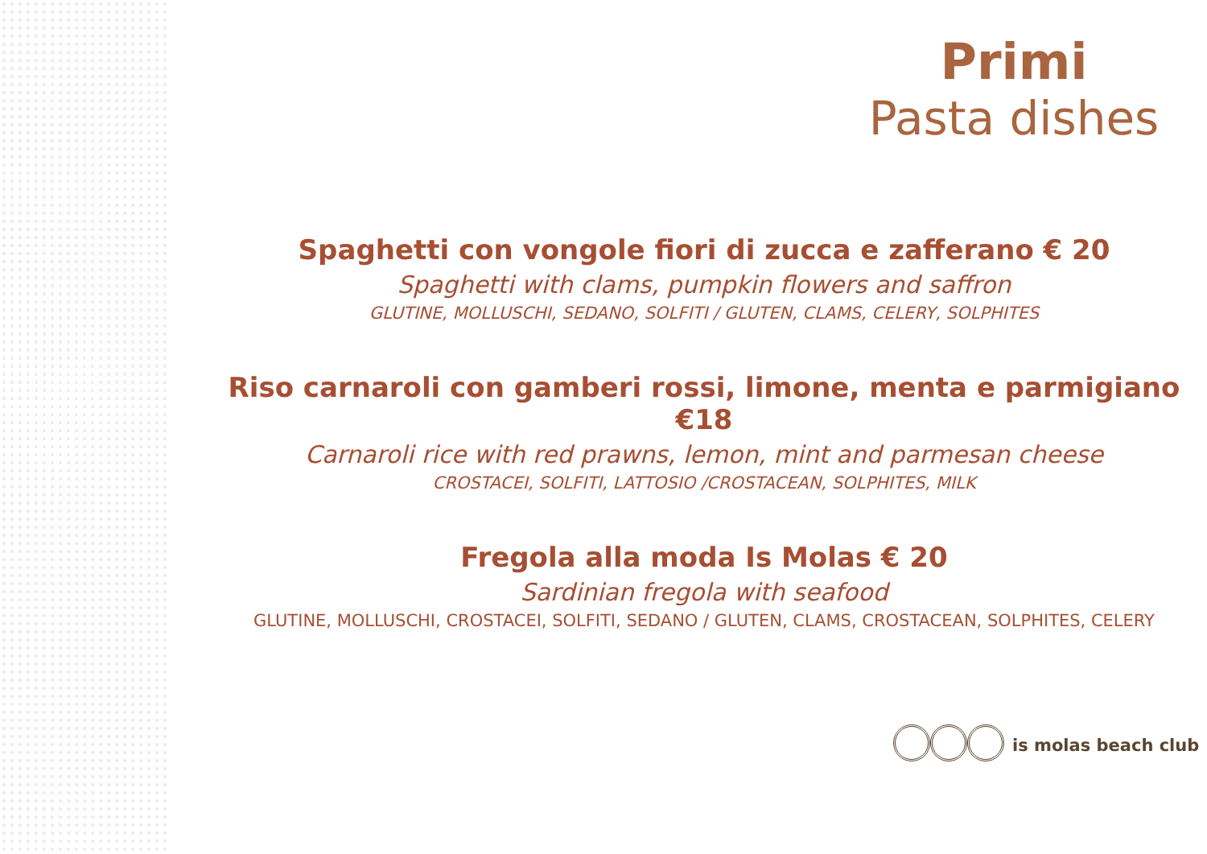Primi
Pasta dishes
Spaghetti con vongole fiori di zucca e zafferano € 20
Spaghetti with clams, pumpkin flowers and saffron
GLUTINE, MOLLUSCHI, SEDANO, SOLFITI / GLUTEN, CLAMS, CELERY, SOLPHITES
Riso carnaroli con gamberi rossi, limone, menta e parmigiano €18
Carnaroli rice with red prawns, lemon, mint and parmesan cheese
CROSTACEI, SOLFITI, LATTOSIO /CROSTACEAN, SOLPHITES, MILK
Fregola alla moda Is Molas € 20
Sardinian fregola with seafood
GLUTINE, MOLLUSCHI, CROSTACEI, SOLFITI, SEDANO / GLUTEN, CLAMS, CROSTACEAN, SOLPHITES, CELERY
is molas beach club